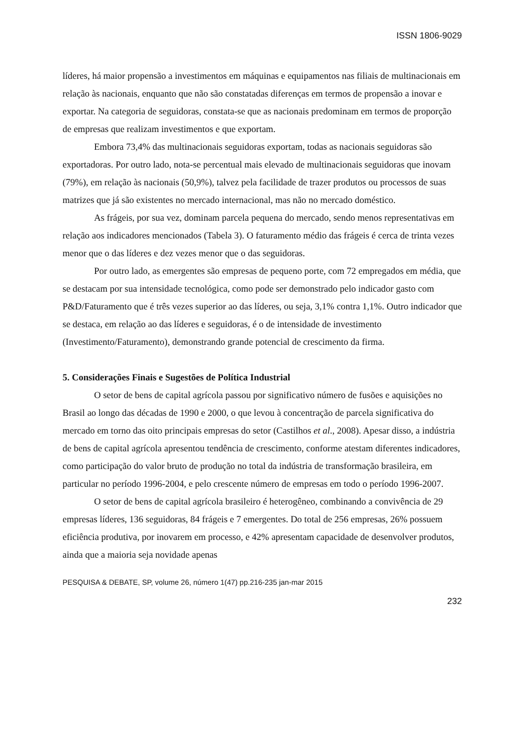ISSN 1806-9029
líderes, há maior propensão a investimentos em máquinas e equipamentos nas filiais de multinacionais em relação às nacionais, enquanto que não são constatadas diferenças em termos de propensão a inovar e exportar. Na categoria de seguidoras, constata-se que as nacionais predominam em termos de proporção de empresas que realizam investimentos e que exportam.
Embora 73,4% das multinacionais seguidoras exportam, todas as nacionais seguidoras são exportadoras. Por outro lado, nota-se percentual mais elevado de multinacionais seguidoras que inovam (79%), em relação às nacionais (50,9%), talvez pela facilidade de trazer produtos ou processos de suas matrizes que já são existentes no mercado internacional, mas não no mercado doméstico.
As frágeis, por sua vez, dominam parcela pequena do mercado, sendo menos representativas em relação aos indicadores mencionados (Tabela 3). O faturamento médio das frágeis é cerca de trinta vezes menor que o das líderes e dez vezes menor que o das seguidoras.
Por outro lado, as emergentes são empresas de pequeno porte, com 72 empregados em média, que se destacam por sua intensidade tecnológica, como pode ser demonstrado pelo indicador gasto com P&D/Faturamento que é três vezes superior ao das líderes, ou seja, 3,1% contra 1,1%. Outro indicador que se destaca, em relação ao das líderes e seguidoras, é o de intensidade de investimento (Investimento/Faturamento), demonstrando grande potencial de crescimento da firma.
5. Considerações Finais e Sugestões de Política Industrial
O setor de bens de capital agrícola passou por significativo número de fusões e aquisições no Brasil ao longo das décadas de 1990 e 2000, o que levou à concentração de parcela significativa do mercado em torno das oito principais empresas do setor (Castilhos et al., 2008). Apesar disso, a indústria de bens de capital agrícola apresentou tendência de crescimento, conforme atestam diferentes indicadores, como participação do valor bruto de produção no total da indústria de transformação brasileira, em particular no período 1996-2004, e pelo crescente número de empresas em todo o período 1996-2007.
O setor de bens de capital agrícola brasileiro é heterogêneo, combinando a convivência de 29 empresas líderes, 136 seguidoras, 84 frágeis e 7 emergentes. Do total de 256 empresas, 26% possuem eficiência produtiva, por inovarem em processo, e 42% apresentam capacidade de desenvolver produtos, ainda que a maioria seja novidade apenas
PESQUISA & DEBATE, SP, volume 26, número 1(47) pp.216-235 jan-mar 2015
232